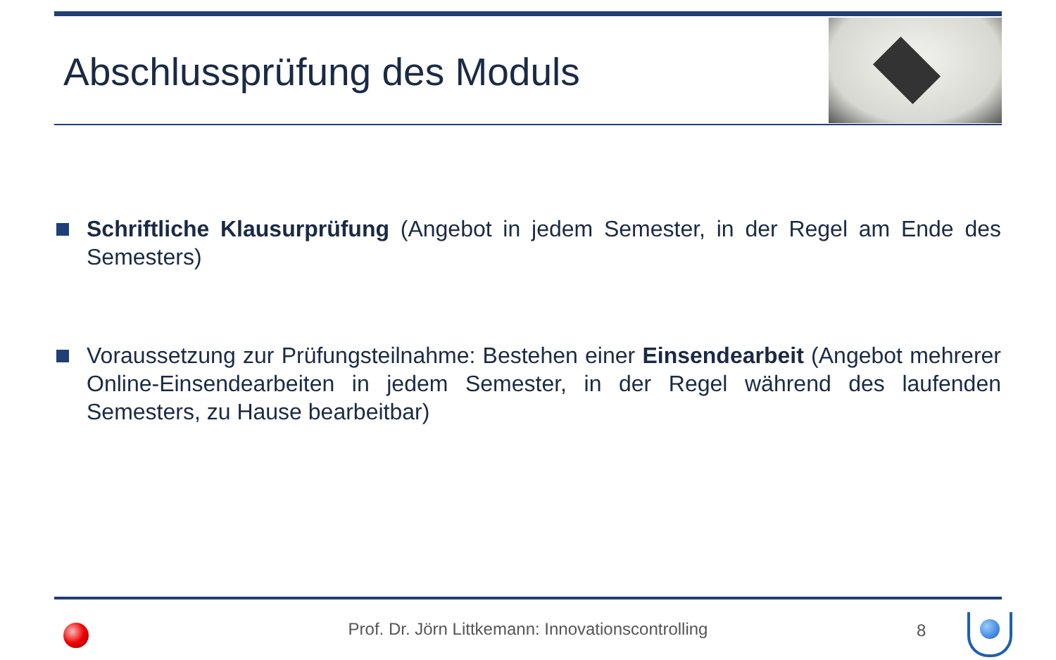Abschlussprüfung des Moduls
Schriftliche Klausurprüfung (Angebot in jedem Semester, in der Regel am Ende des Semesters)
Voraussetzung zur Prüfungsteilnahme: Bestehen einer Einsendearbeit (Angebot mehrerer Online-Einsendearbeiten in jedem Semester, in der Regel während des laufenden Semesters, zu Hause bearbeitbar)
Prof. Dr. Jörn Littkemann: Innovationscontrolling 8